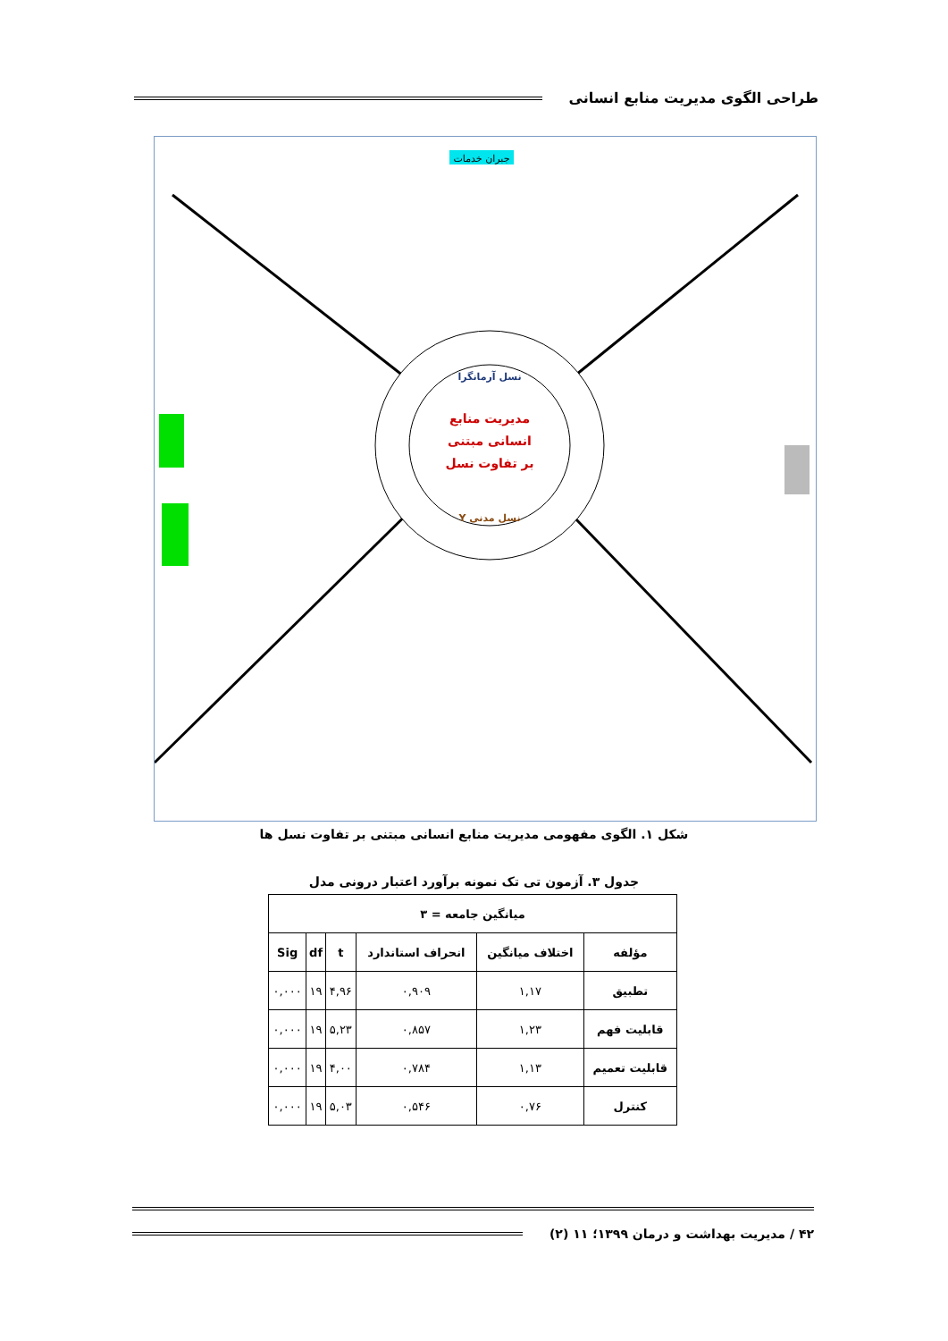طراحی الگوی مدیریت منابع انسانی
نسل آرمانگرا
نسل مدنی Y
مدیریت منابع
انسانی مبتنی
بر تفاوت نسل
جبران خدمات
شکل ۱. الگوی مفهومی مدیریت منابع انسانی مبتنی بر تفاوت نسل ها
جدول ۳. آزمون تی تک نمونه برآورد اعتبار درونی مدل
| میانگین جامعه = ۳ | | | | | |
| --- | --- | --- | --- | --- | --- |
| مؤلفه | اختلاف میانگین | انحراف استاندارد | t | df | Sig |
| تطبیق | ۱,۱۷ | ۰,۹۰۹ | ۴,۹۶ | ۱۹ | ۰,۰۰۰ |
| قابلیت فهم | ۱,۲۳ | ۰,۸۵۷ | ۵,۲۳ | ۱۹ | ۰,۰۰۰ |
| قابلیت تعمیم | ۱,۱۳ | ۰,۷۸۴ | ۴,۰۰ | ۱۹ | ۰,۰۰۰ |
| کنترل | ۰,۷۶ | ۰,۵۴۶ | ۵,۰۳ | ۱۹ | ۰,۰۰۰ |
۴۲ / مدیریت بهداشت و درمان ۱۳۹۹؛ ۱۱ (۲)